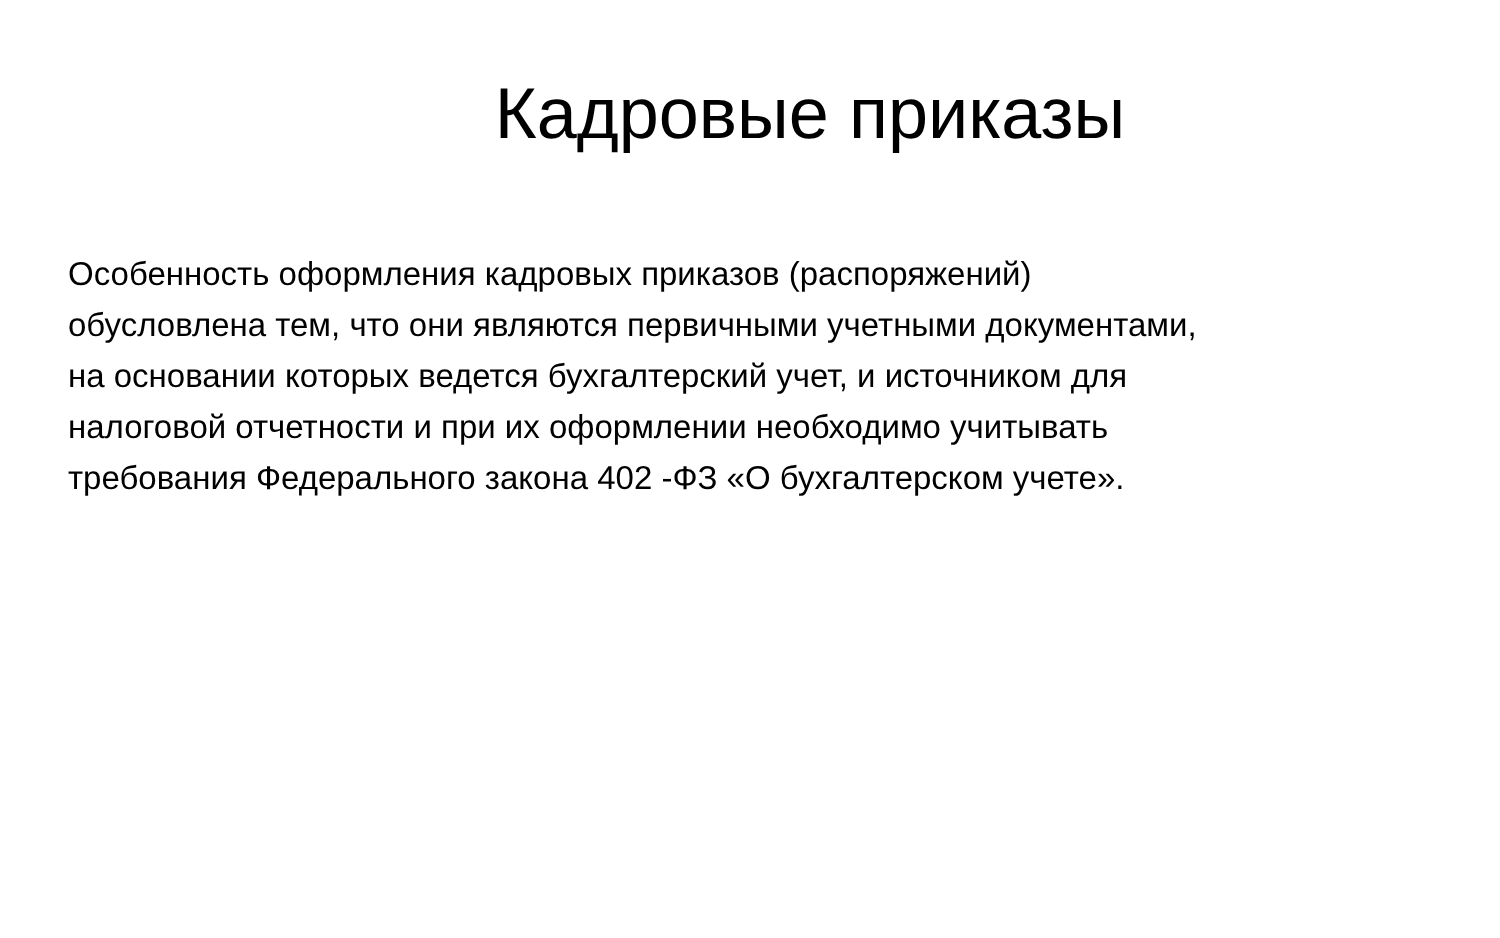Кадровые приказы
Особенность оформления кадровых приказов (распоряжений)
обусловлена тем, что они являются первичными учетными документами,
на основании которых ведется бухгалтерский учет, и источником для
налоговой отчетности и при их оформлении необходимо учитывать
требования Федерального закона 402 -ФЗ «О бухгалтерском учете».